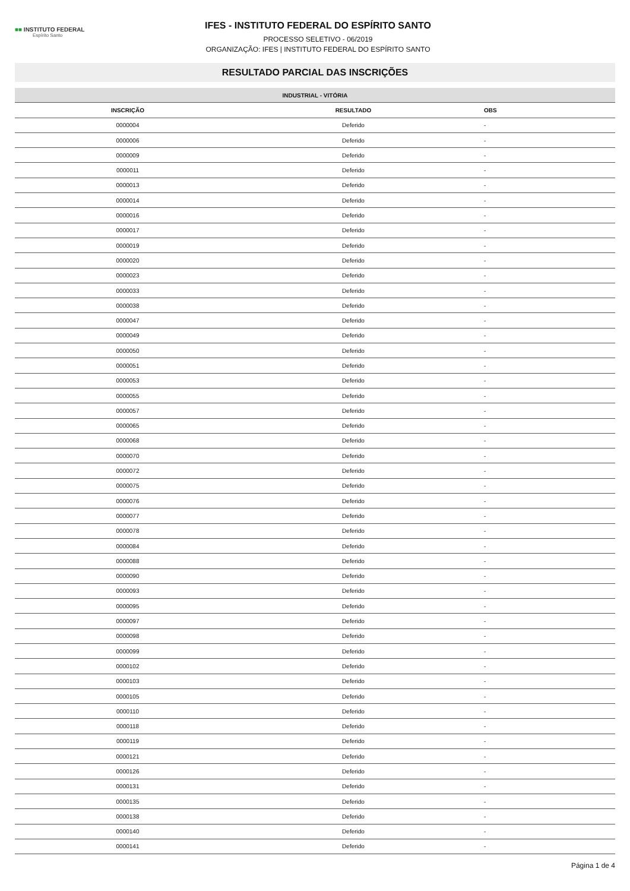■■ INSTITUTO FEDERAL
Espírito Santo
IFES - INSTITUTO FEDERAL DO ESPÍRITO SANTO
PROCESSO SELETIVO - 06/2019
ORGANIZAÇÃO: IFES | INSTITUTO FEDERAL DO ESPÍRITO SANTO
RESULTADO PARCIAL DAS INSCRIÇÕES
| INDUSTRIAL - VITÓRIA | | |
| --- | --- | --- |
| INSCRIÇÃO | RESULTADO | OBS |
| 0000004 | Deferido | - |
| 0000006 | Deferido | - |
| 0000009 | Deferido | - |
| 0000011 | Deferido | - |
| 0000013 | Deferido | - |
| 0000014 | Deferido | - |
| 0000016 | Deferido | - |
| 0000017 | Deferido | - |
| 0000019 | Deferido | - |
| 0000020 | Deferido | - |
| 0000023 | Deferido | - |
| 0000033 | Deferido | - |
| 0000038 | Deferido | - |
| 0000047 | Deferido | - |
| 0000049 | Deferido | - |
| 0000050 | Deferido | - |
| 0000051 | Deferido | - |
| 0000053 | Deferido | - |
| 0000055 | Deferido | - |
| 0000057 | Deferido | - |
| 0000065 | Deferido | - |
| 0000068 | Deferido | - |
| 0000070 | Deferido | - |
| 0000072 | Deferido | - |
| 0000075 | Deferido | - |
| 0000076 | Deferido | - |
| 0000077 | Deferido | - |
| 0000078 | Deferido | - |
| 0000084 | Deferido | - |
| 0000088 | Deferido | - |
| 0000090 | Deferido | - |
| 0000093 | Deferido | - |
| 0000095 | Deferido | - |
| 0000097 | Deferido | - |
| 0000098 | Deferido | - |
| 0000099 | Deferido | - |
| 0000102 | Deferido | - |
| 0000103 | Deferido | - |
| 0000105 | Deferido | - |
| 0000110 | Deferido | - |
| 0000118 | Deferido | - |
| 0000119 | Deferido | - |
| 0000121 | Deferido | - |
| 0000126 | Deferido | - |
| 0000131 | Deferido | - |
| 0000135 | Deferido | - |
| 0000138 | Deferido | - |
| 0000140 | Deferido | - |
| 0000141 | Deferido | - |
Página 1 de 4